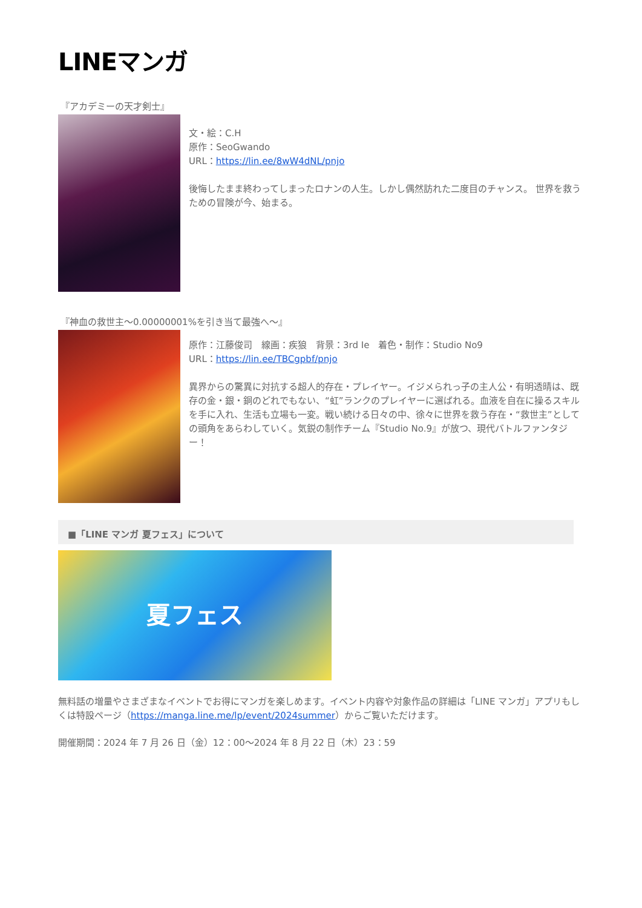LINEマンガ
『アカデミーの天才剣士』
文・絵：C.H
原作：SeoGwando
URL：https://lin.ee/8wW4dNL/pnjo
後悔したまま終わってしまったロナンの人生。しかし偶然訪れた二度目のチャンス。 世界を救うための冒険が今、始まる。
『神血の救世主～0.00000001%を引き当て最強へ～』
原作：江藤俊司　線画：疾狼　背景：3rd Ie　着色・制作：Studio No9
URL：https://lin.ee/TBCgpbf/pnjo
異界からの驚異に対抗する超人的存在・プレイヤー。イジメられっ子の主人公・有明透晴は、既存の金・銀・銅のどれでもない、“虹”ランクのプレイヤーに選ばれる。血液を自在に操るスキルを手に入れ、生活も立場も一変。戦い続ける日々の中、徐々に世界を救う存在・“救世主”としての頭角をあらわしていく。気鋭の制作チーム『Studio No.9』が放つ、現代バトルファンタジー！
■「LINE マンガ 夏フェス」について
夏フェス
無料話の増量やさまざまなイベントでお得にマンガを楽しめます。イベント内容や対象作品の詳細は「LINE マンガ」アプリもしくは特設ページ（https://manga.line.me/lp/event/2024summer）からご覧いただけます。
開催期間：2024 年 7 月 26 日（金）12：00～2024 年 8 月 22 日（木）23：59